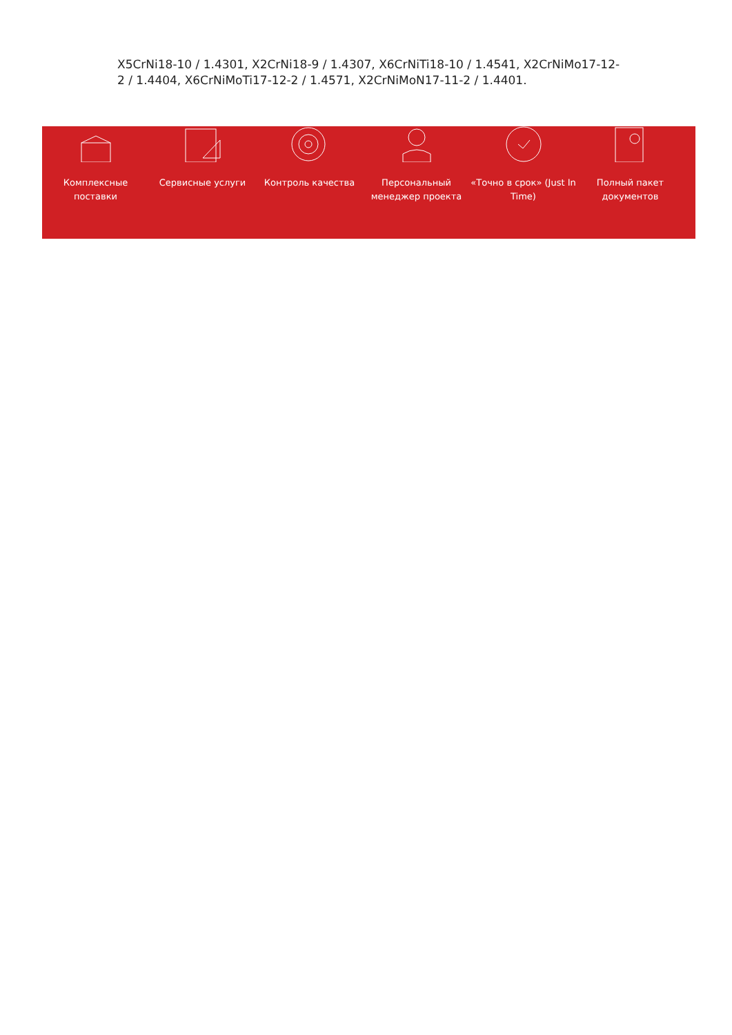X5CrNi18-10 / 1.4301, X2CrNi18-9 / 1.4307, X6CrNiTi18-10 / 1.4541, X2CrNiMo17-12-2 / 1.4404, X6CrNiMoTi17-12-2 / 1.4571, X2CrNiMoN17-11-2 / 1.4401.
Комплексные поставки
Сервисные услуги Контроль качества Персональный менеджер проекта
«Точно в срок» (Just In Time)
Полный пакет документов